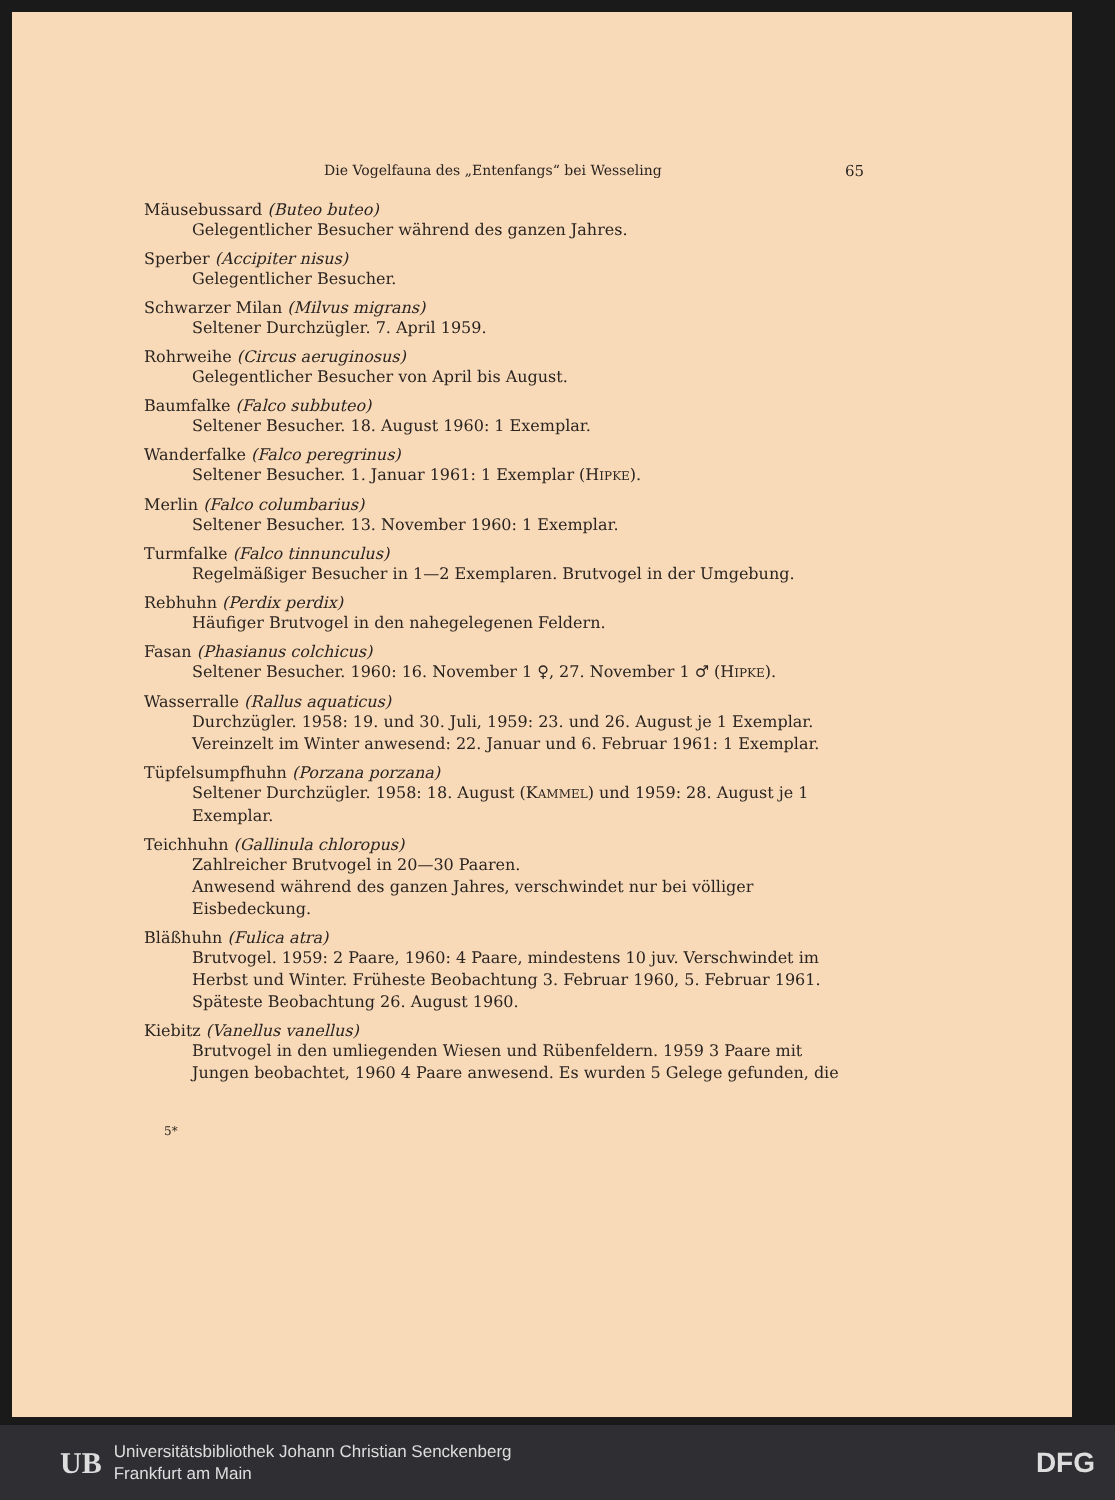Die Vogelfauna des „Entenfangs“ bei Wesseling 65
Mäusebussard (Buteo buteo)
Gelegentlicher Besucher während des ganzen Jahres.
Sperber (Accipiter nisus)
Gelegentlicher Besucher.
Schwarzer Milan (Milvus migrans)
Seltener Durchzügler. 7. April 1959.
Rohrweihe (Circus aeruginosus)
Gelegentlicher Besucher von April bis August.
Baumfalke (Falco subbuteo)
Seltener Besucher. 18. August 1960: 1 Exemplar.
Wanderfalke (Falco peregrinus)
Seltener Besucher. 1. Januar 1961: 1 Exemplar (HIPKE).
Merlin (Falco columbarius)
Seltener Besucher. 13. November 1960: 1 Exemplar.
Turmfalke (Falco tinnunculus)
Regelmäßiger Besucher in 1—2 Exemplaren. Brutvogel in der Umgebung.
Rebhuhn (Perdix perdix)
Häufiger Brutvogel in den nahegelegenen Feldern.
Fasan (Phasianus colchicus)
Seltener Besucher. 1960: 16. November 1 ♀, 27. November 1 ♂ (HIPKE).
Wasserralle (Rallus aquaticus)
Durchzügler. 1958: 19. und 30. Juli, 1959: 23. und 26. August je 1 Exemplar. Vereinzelt im Winter anwesend: 22. Januar und 6. Februar 1961: 1 Exemplar.
Tüpfelsumpfhuhn (Porzana porzana)
Seltener Durchzügler. 1958: 18. August (KAMMEL) und 1959: 28. August je 1 Exemplar.
Teichhuhn (Gallinula chloropus)
Zahlreicher Brutvogel in 20—30 Paaren.
Anwesend während des ganzen Jahres, verschwindet nur bei völliger Eisbedeckung.
Bläßhuhn (Fulica atra)
Brutvogel. 1959: 2 Paare, 1960: 4 Paare, mindestens 10 juv. Verschwindet im Herbst und Winter. Früheste Beobachtung 3. Februar 1960, 5. Februar 1961. Späteste Beobachtung 26. August 1960.
Kiebitz (Vanellus vanellus)
Brutvogel in den umliegenden Wiesen und Rübenfeldern. 1959 3 Paare mit Jungen beobachtet, 1960 4 Paare anwesend. Es wurden 5 Gelege gefunden, die
5*
UB
Universitätsbibliothek Johann Christian Senckenberg
Frankfurt am Main
DFG